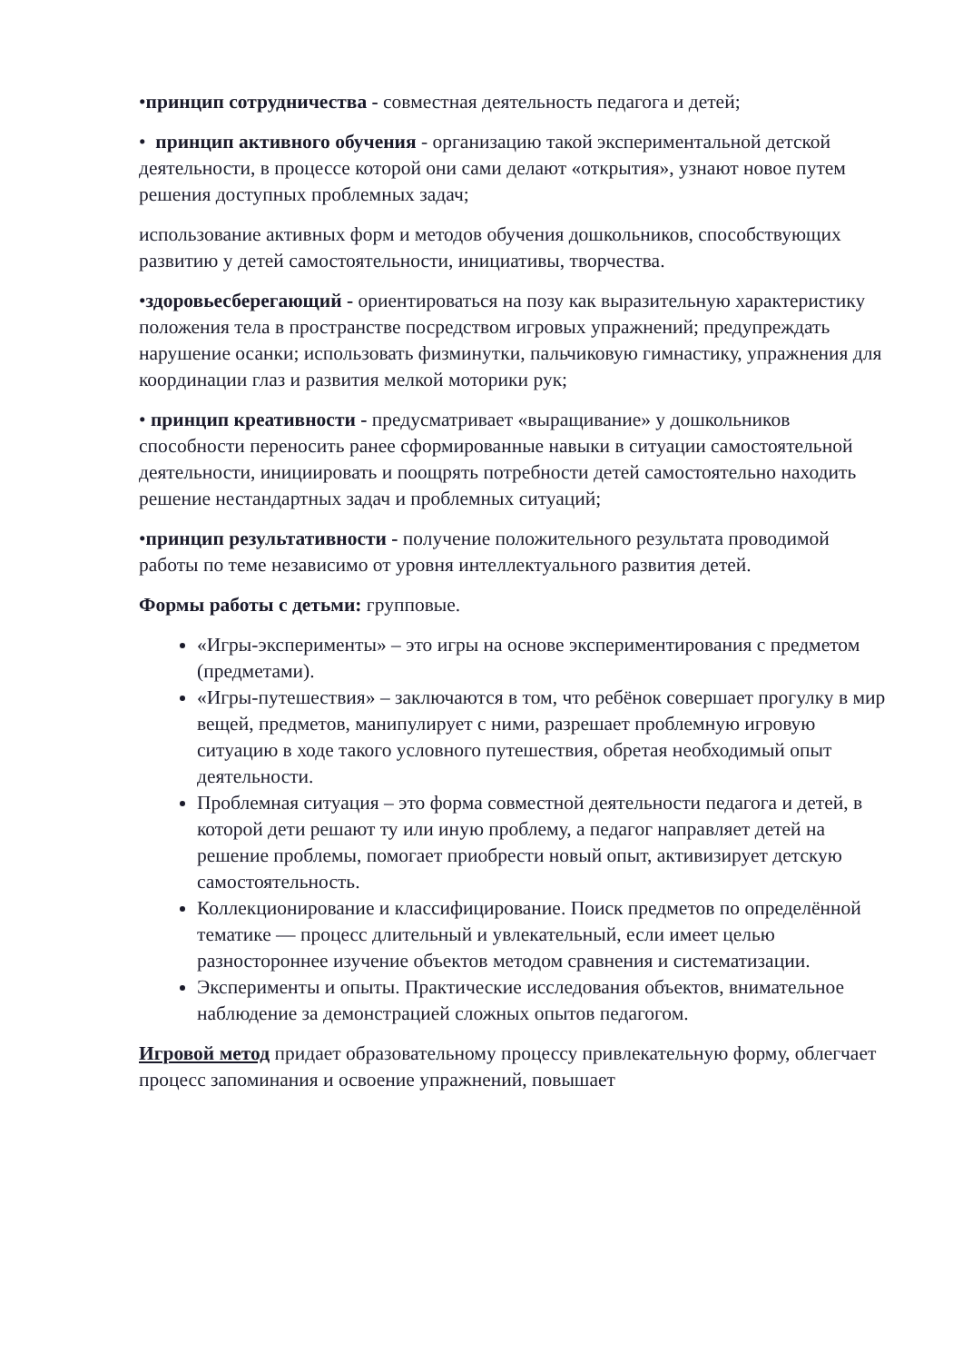•принцип сотрудничества - совместная деятельность педагога и детей;
• принцип активного обучения - организацию такой экспериментальной детской деятельности, в процессе которой они сами делают «открытия», узнают новое путем решения доступных проблемных задач;
использование активных форм и методов обучения дошкольников, способствующих развитию у детей самостоятельности, инициативы, творчества.
•здоровьесберегающий - ориентироваться на позу как выразительную характеристику положения тела в пространстве посредством игровых упражнений; предупреждать нарушение осанки; использовать физминутки, пальчиковую гимнастику, упражнения для координации глаз и развития мелкой моторики рук;
• принцип креативности - предусматривает «выращивание» у дошкольников способности переносить ранее сформированные навыки в ситуации самостоятельной деятельности, инициировать и поощрять потребности детей самостоятельно находить решение нестандартных задач и проблемных ситуаций;
•принцип результативности - получение положительного результата проводимой работы по теме независимо от уровня интеллектуального развития детей.
Формы работы с детьми: групповые.
«Игры-эксперименты» – это игры на основе экспериментирования с предметом (предметами).
«Игры-путешествия» – заключаются в том, что ребёнок совершает прогулку в мир вещей, предметов, манипулирует с ними, разрешает проблемную игровую ситуацию в ходе такого условного путешествия, обретая необходимый опыт деятельности.
Проблемная ситуация – это форма совместной деятельности педагога и детей, в которой дети решают ту или иную проблему, а педагог направляет детей на решение проблемы, помогает приобрести новый опыт, активизирует детскую самостоятельность.
Коллекционирование и классифицирование. Поиск предметов по определённой тематике — процесс длительный и увлекательный, если имеет целью разностороннее изучение объектов методом сравнения и систематизации.
Эксперименты и опыты. Практические исследования объектов, внимательное наблюдение за демонстрацией сложных опытов педагогом.
Игровой метод придает образовательному процессу привлекательную форму, облегчает процесс запоминания и освоение упражнений, повышает